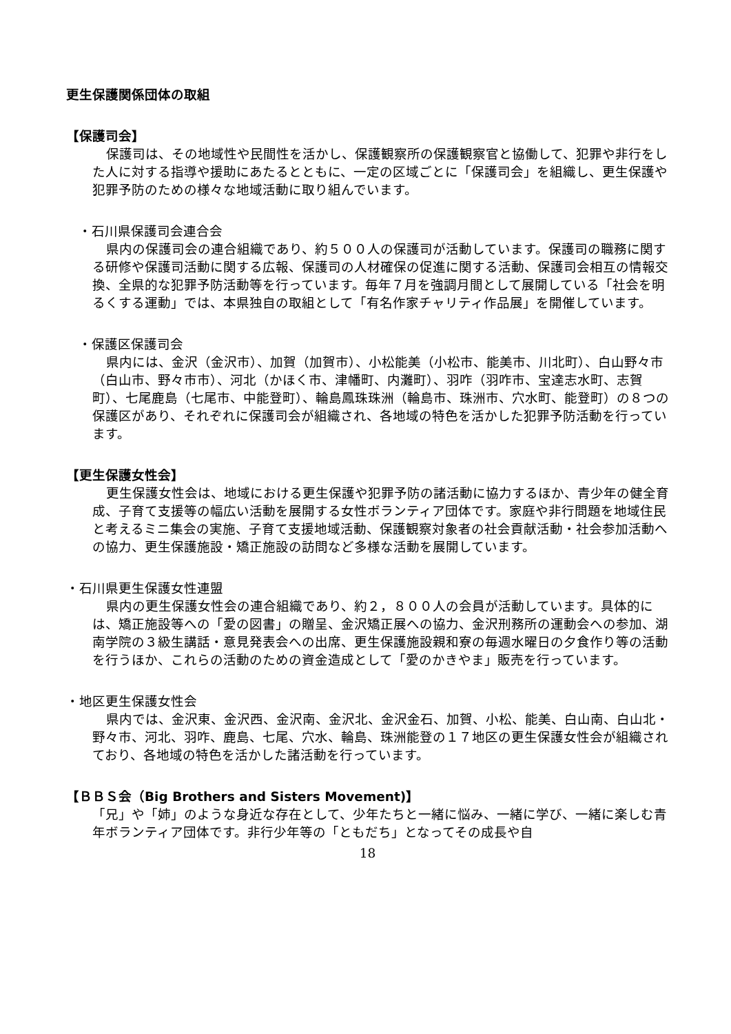更生保護関係団体の取組
【保護司会】
保護司は、その地域性や民間性を活かし、保護観察所の保護観察官と協働して、犯罪や非行をした人に対する指導や援助にあたるとともに、一定の区域ごとに「保護司会」を組織し、更生保護や犯罪予防のための様々な地域活動に取り組んでいます。
・石川県保護司会連合会
県内の保護司会の連合組織であり、約５００人の保護司が活動しています。保護司の職務に関する研修や保護司活動に関する広報、保護司の人材確保の促進に関する活動、保護司会相互の情報交換、全県的な犯罪予防活動等を行っています。毎年７月を強調月間として展開している「社会を明るくする運動」では、本県独自の取組として「有名作家チャリティ作品展」を開催しています。
・保護区保護司会
県内には、金沢（金沢市）、加賀（加賀市）、小松能美（小松市、能美市、川北町）、白山野々市（白山市、野々市市）、河北（かほく市、津幡町、内灘町）、羽咋（羽咋市、宝達志水町、志賀町）、七尾鹿島（七尾市、中能登町）、輪島鳳珠珠洲（輪島市、珠洲市、穴水町、能登町）の８つの保護区があり、それぞれに保護司会が組織され、各地域の特色を活かした犯罪予防活動を行っています。
【更生保護女性会】
更生保護女性会は、地域における更生保護や犯罪予防の諸活動に協力するほか、青少年の健全育成、子育て支援等の幅広い活動を展開する女性ボランティア団体です。家庭や非行問題を地域住民と考えるミニ集会の実施、子育て支援地域活動、保護観察対象者の社会貢献活動・社会参加活動への協力、更生保護施設・矯正施設の訪問など多様な活動を展開しています。
・石川県更生保護女性連盟
県内の更生保護女性会の連合組織であり、約２，８００人の会員が活動しています。具体的には、矯正施設等への「愛の図書」の贈呈、金沢矯正展への協力、金沢刑務所の運動会への参加、湖南学院の３級生講話・意見発表会への出席、更生保護施設親和寮の毎週水曜日の夕食作り等の活動を行うほか、これらの活動のための資金造成として「愛のかきやま」販売を行っています。
・地区更生保護女性会
県内では、金沢東、金沢西、金沢南、金沢北、金沢金石、加賀、小松、能美、白山南、白山北・野々市、河北、羽咋、鹿島、七尾、穴水、輪島、珠洲能登の１７地区の更生保護女性会が組織されており、各地域の特色を活かした諸活動を行っています。
【ＢＢＳ会（Big Brothers and Sisters Movement)】
「兄」や「姉」のような身近な存在として、少年たちと一緒に悩み、一緒に学び、一緒に楽しむ青年ボランティア団体です。非行少年等の「ともだち」となってその成長や自
18